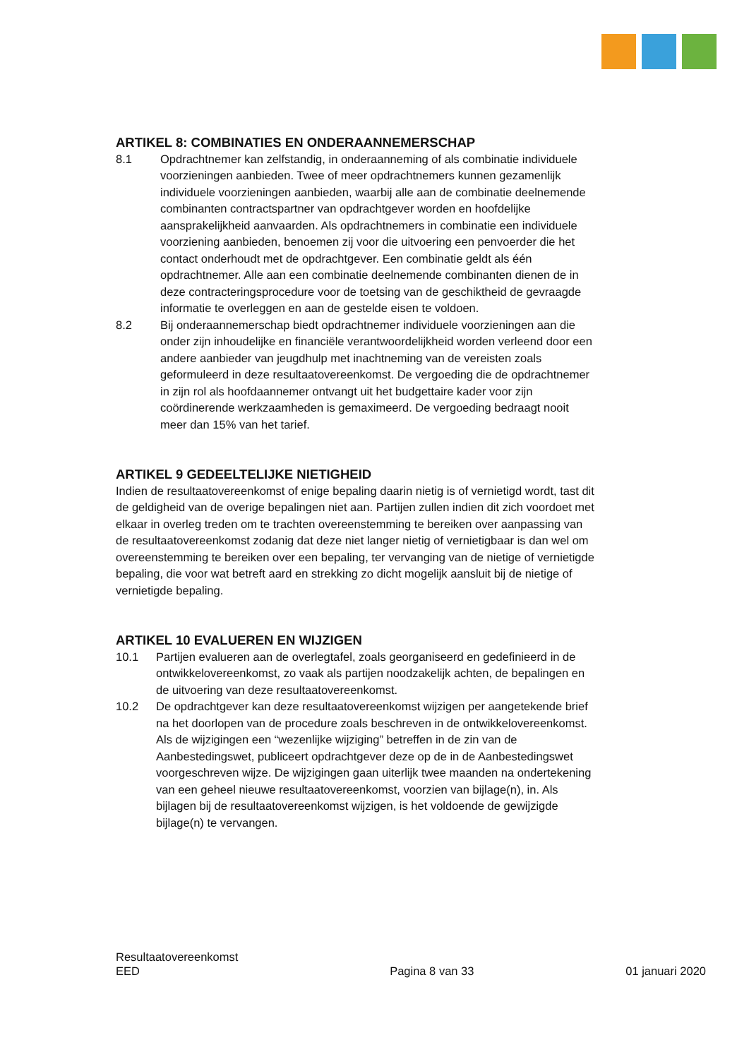ARTIKEL 8: COMBINATIES EN ONDERAANNEMERSCHAP
8.1 Opdrachtnemer kan zelfstandig, in onderaanneming of als combinatie individuele voorzieningen aanbieden. Twee of meer opdrachtnemers kunnen gezamenlijk individuele voorzieningen aanbieden, waarbij alle aan de combinatie deelnemende combinanten contractspartner van opdrachtgever worden en hoofdelijke aansprakelijkheid aanvaarden. Als opdrachtnemers in combinatie een individuele voorziening aanbieden, benoemen zij voor die uitvoering een penvoerder die het contact onderhoudt met de opdrachtgever. Een combinatie geldt als één opdrachtnemer. Alle aan een combinatie deelnemende combinanten dienen de in deze contracteringsprocedure voor de toetsing van de geschiktheid de gevraagde informatie te overleggen en aan de gestelde eisen te voldoen.
8.2 Bij onderaannemerschap biedt opdrachtnemer individuele voorzieningen aan die onder zijn inhoudelijke en financiële verantwoordelijkheid worden verleend door een andere aanbieder van jeugdhulp met inachtneming van de vereisten zoals geformuleerd in deze resultaatovereenkomst. De vergoeding die de opdrachtnemer in zijn rol als hoofdaannemer ontvangt uit het budgettaire kader voor zijn coördinerende werkzaamheden is gemaximeerd. De vergoeding bedraagt nooit meer dan 15% van het tarief.
ARTIKEL 9 GEDEELTELIJKE NIETIGHEID
Indien de resultaatovereenkomst of enige bepaling daarin nietig is of vernietigd wordt, tast dit de geldigheid van de overige bepalingen niet aan. Partijen zullen indien dit zich voordoet met elkaar in overleg treden om te trachten overeenstemming te bereiken over aanpassing van de resultaatovereenkomst zodanig dat deze niet langer nietig of vernietigbaar is dan wel om overeenstemming te bereiken over een bepaling, ter vervanging van de nietige of vernietigde bepaling, die voor wat betreft aard en strekking zo dicht mogelijk aansluit bij de nietige of vernietigde bepaling.
ARTIKEL 10 EVALUEREN EN WIJZIGEN
10.1 Partijen evalueren aan de overlegtafel, zoals georganiseerd en gedefinieerd in de ontwikkelovereenkomst, zo vaak als partijen noodzakelijk achten, de bepalingen en de uitvoering van deze resultaatovereenkomst.
10.2 De opdrachtgever kan deze resultaatovereenkomst wijzigen per aangetekende brief na het doorlopen van de procedure zoals beschreven in de ontwikkelovereenkomst. Als de wijzigingen een “wezenlijke wijziging” betreffen in de zin van de Aanbestedingswet, publiceert opdrachtgever deze op de in de Aanbestedingswet voorgeschreven wijze. De wijzigingen gaan uiterlijk twee maanden na ondertekening van een geheel nieuwe resultaatovereenkomst, voorzien van bijlage(n), in. Als bijlagen bij de resultaatovereenkomst wijzigen, is het voldoende de gewijzigde bijlage(n) te vervangen.
Resultaatovereenkomst
EED
Pagina 8 van 33
01 januari 2020